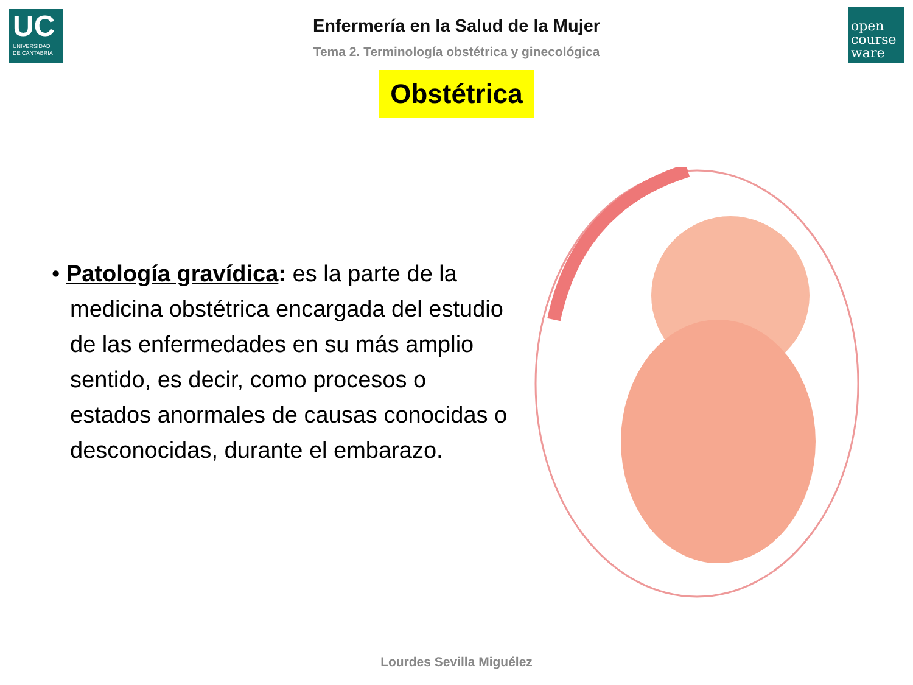UC
UNIVERSIDAD
DE CANTABRIA
open
course
ware
Enfermería en la Salud de la Mujer
Tema 2. Terminología obstétrica y ginecológica
Obstétrica
• Patología gravídica: es la parte de la medicina obstétrica encargada del estudio de las enfermedades en su más amplio sentido, es decir, como procesos o estados anormales de causas conocidas o desconocidas, durante el embarazo.
Lourdes Sevilla Miguélez